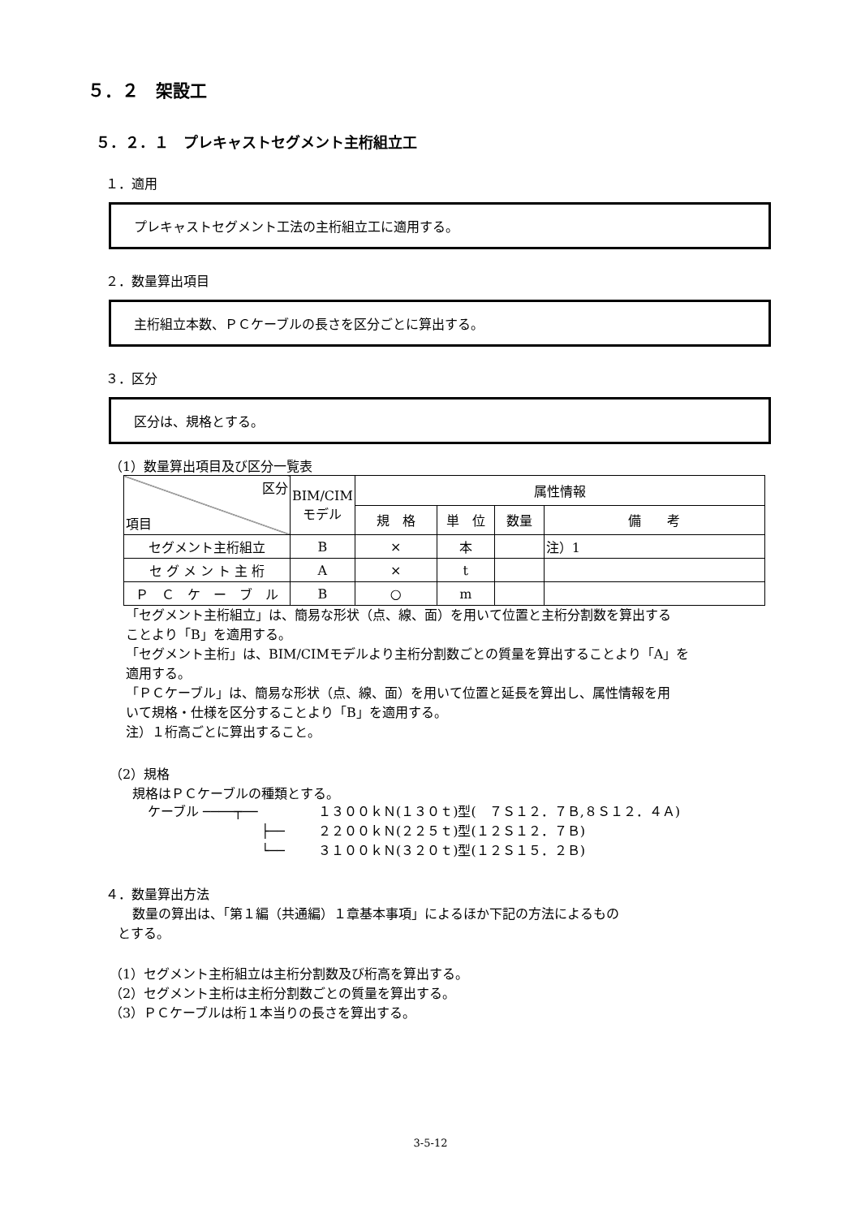５．２　架設工
５．２．１　プレキャストセグメント主桁組立工
１．適用
プレキャストセグメント工法の主桁組立工に適用する。
２．数量算出項目
主桁組立本数、ＰＣケーブルの長さを区分ごとに算出する。
３．区分
区分は、規格とする。
（1）数量算出項目及び区分一覧表
| 区分 項目 | BIM/CIM モデル | 属性情報 | | | |
| --- | --- | --- | --- | --- | --- |
| | | 規 格 | 単 位 | 数量 | 備 考 |
| セグメント主桁組立 | B | × | 本 | | 注）1 |
| セ グ メ ン ト 主 桁 | A | × | t | | |
| Ｐ Ｃ ケ ー ブ ル | B | ○ | m | | |
「セグメント主桁組立」は、簡易な形状（点、線、面）を用いて位置と主桁分割数を算出する
ことより「B」を適用する。
「セグメント主桁」は、BIM/CIMモデルより主桁分割数ごとの質量を算出することより「A」を
適用する。
「ＰＣケーブル」は、簡易な形状（点、線、面）を用いて位置と延長を算出し、属性情報を用
いて規格・仕様を区分することより「B」を適用する。
注）１桁高ごとに算出すること。
（2）規格
規格はＰＣケーブルの種類とする。
ケーブル ────┬──
├──
└──
１３００ｋＮ(１３０ｔ)型(　７Ｓ１２．７Ｂ,８Ｓ１２．４Ａ)
２２００ｋＮ(２２５ｔ)型(１２Ｓ１２．７Ｂ)
３１００ｋＮ(３２０ｔ)型(１２Ｓ１５．２Ｂ)
４．数量算出方法
数量の算出は、「第１編（共通編）１章基本事項」によるほか下記の方法によるもの
とする。
（1）セグメント主桁組立は主桁分割数及び桁高を算出する。
（2）セグメント主桁は主桁分割数ごとの質量を算出する。
（3）ＰＣケーブルは桁１本当りの長さを算出する。
3-5-12